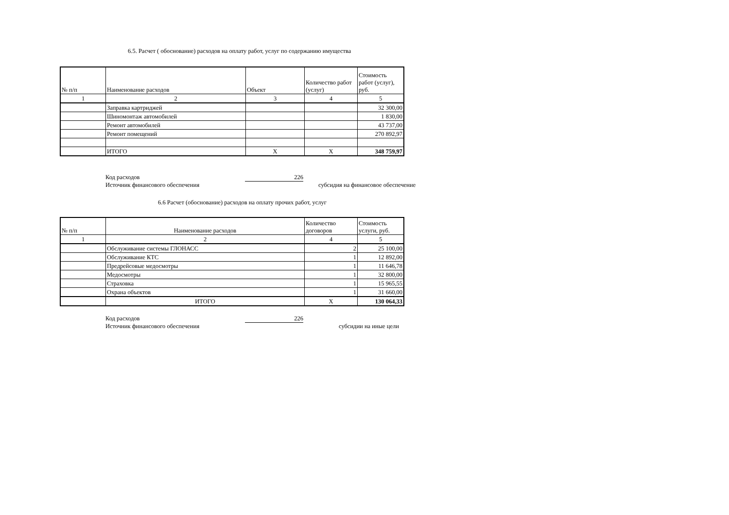6.5. Расчет ( обоснование) расходов на оплату работ, услуг по содержанию имущества
| № п/п | Наименование расходов | Объект | Количество работ (услуг) | Стоимость работ (услуг), руб. |
| 1 | 2 | 3 | 4 | 5 |
| | Заправка картриджей | | | 32 300,00 |
| | Шиномонтаж автомобилей | | | 1 830,00 |
| | Ремонт автомобилей | | | 43 737,00 |
| | Ремонт помещений | | | 270 892,97 |
| | ИТОГО | Х | Х | 348 759,97 |
Код расходов 226
Источник финансового обеспечения субсидия на финансовое обеспечение
6.6 Расчет (обоснование) расходов на оплату прочих работ, услуг
| № п/п | Наименование расходов | Количество договоров | Стоимость услуги, руб. |
| 1 | 2 | 4 | 5 |
| | Обслуживание системы ГЛОНАСС | 2 | 25 100,00 |
| | Обслуживание КТС | 1 | 12 892,00 |
| | Предрейсовые медосмотры | 1 | 11 646,78 |
| | Медосмотры | 1 | 32 800,00 |
| | Страховка | 1 | 15 965,55 |
| | Охрана объектов | 1 | 31 660,00 |
| | ИТОГО | Х | 130 064,33 |
Код расходов 226
Источник финансового обеспечения субсидии на иные цели